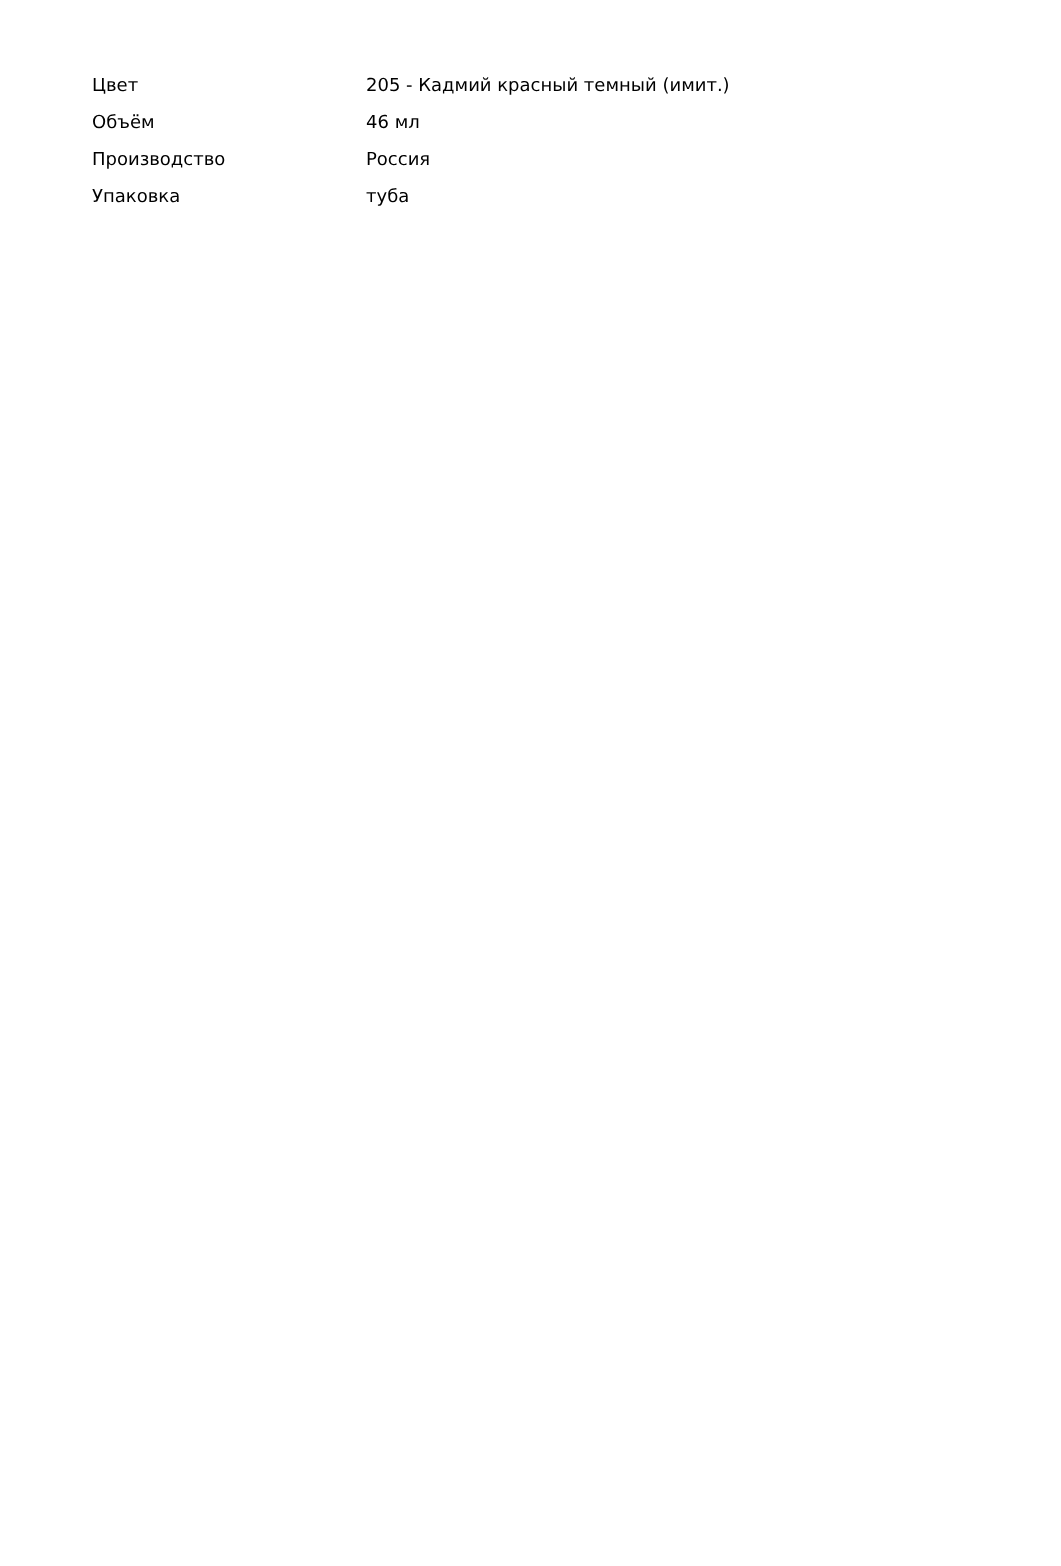| Цвет | 205 - Кадмий красный темный (имит.) |
| Объём | 46 мл |
| Производство | Россия |
| Упаковка | туба |